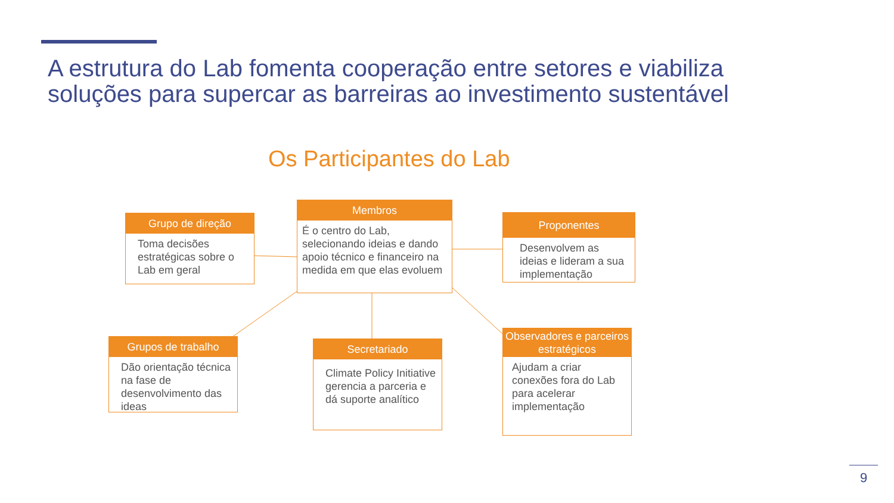A estrutura do Lab fomenta cooperação entre setores e viabiliza soluções para supercar as barreiras ao investimento sustentável
Os Participantes do Lab
Grupo de direção
Toma decisões estratégicas sobre o Lab em geral
Membros
É o centro do Lab, selecionando ideias e dando apoio técnico e financeiro na medida em que elas evoluem
Proponentes
Desenvolvem as ideias e lideram a sua implementação
Grupos de trabalho
Dão orientação técnica na fase de desenvolvimento das ideas
Secretariado
Climate Policy Initiative gerencia a parceria e dá suporte analítico
Observadores e parceiros estratégicos
Ajudam a criar conexões fora do Lab para acelerar implementação
9